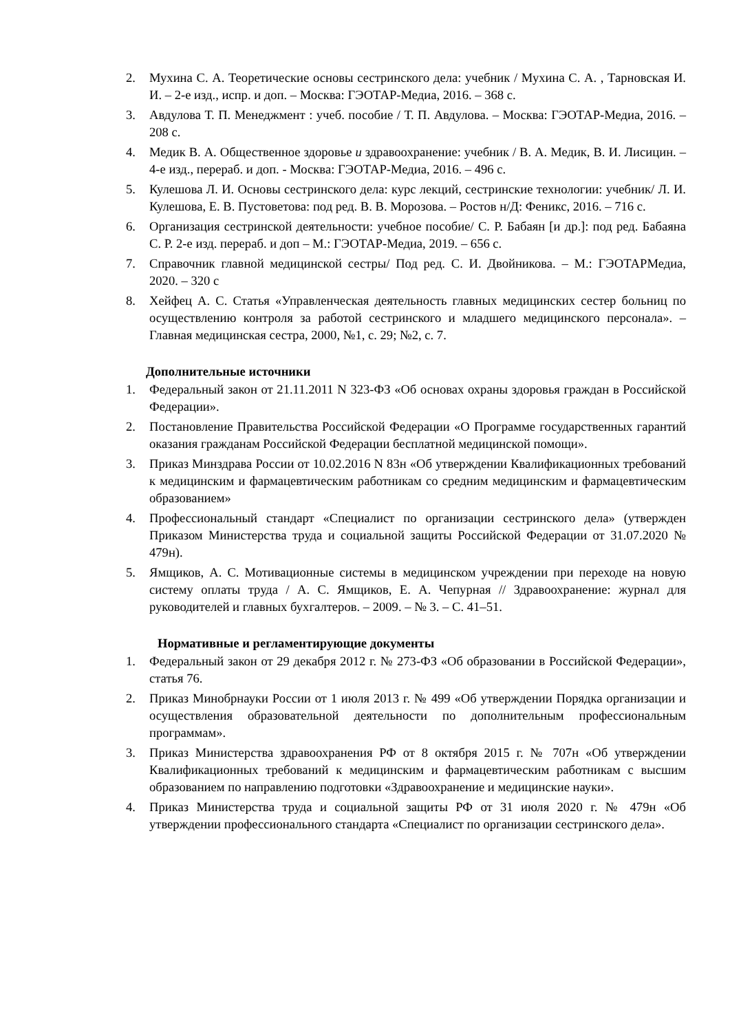2. Мухина С. А. Теоретические основы сестринского дела: учебник / Мухина С. А. , Тарновская И. И. – 2-е изд., испр. и доп. – Москва: ГЭОТАР-Медиа, 2016. – 368 с.
3. Авдулова Т. П. Менеджмент : учеб. пособие / Т. П. Авдулова. – Москва: ГЭОТАР-Медиа, 2016. – 208 с.
4. Медик В. А. Общественное здоровье и здравоохранение: учебник / В. А. Медик, В. И. Лисицин. – 4-е изд., перераб. и доп. - Москва: ГЭОТАР-Медиа, 2016. – 496 с.
5. Кулешова Л. И. Основы сестринского дела: курс лекций, сестринские технологии: учебник/ Л. И. Кулешова, Е. В. Пустоветова: под ред. В. В. Морозова. – Ростов н/Д: Феникс, 2016. – 716 с.
6. Организация сестринской деятельности: учебное пособие/ С. Р. Бабаян [и др.]: под ред. Бабаяна С. Р. 2-е изд. перераб. и доп – М.: ГЭОТАР-Медиа, 2019. – 656 с.
7. Справочник главной медицинской сестры/ Под ред. С. И. Двойникова. – М.: ГЭОТАРМедиа, 2020. – 320 с
8. Хейфец А. С. Статья «Управленческая деятельность главных медицинских сестер больниц по осуществлению контроля за работой сестринского и младшего медицинского персонала». – Главная медицинская сестра, 2000, №1, с. 29; №2, с. 7.
Дополнительные источники
1. Федеральный закон от 21.11.2011 N 323-ФЗ «Об основах охраны здоровья граждан в Российской Федерации».
2. Постановление Правительства Российской Федерации «О Программе государственных гарантий оказания гражданам Российской Федерации бесплатной медицинской помощи».
3. Приказ Минздрава России от 10.02.2016 N 83н «Об утверждении Квалификационных требований к медицинским и фармацевтическим работникам со средним медицинским и фармацевтическим образованием»
4. Профессиональный стандарт «Специалист по организации сестринского дела» (утвержден Приказом Министерства труда и социальной защиты Российской Федерации от 31.07.2020 № 479н).
5. Ямщиков, А. С. Мотивационные системы в медицинском учреждении при переходе на новую систему оплаты труда / А. С. Ямщиков, Е. А. Чепурная // Здравоохранение: журнал для руководителей и главных бухгалтеров. – 2009. – № 3. – С. 41–51.
Нормативные и регламентирующие документы
1. Федеральный закон от 29 декабря 2012 г. № 273-ФЗ «Об образовании в Российской Федерации», статья 76.
2. Приказ Минобрнауки России от 1 июля 2013 г. № 499 «Об утверждении Порядка организации и осуществления образовательной деятельности по дополнительным профессиональным программам».
3. Приказ Министерства здравоохранения РФ от 8 октября 2015 г. № 707н «Об утверждении Квалификационных требований к медицинским и фармацевтическим работникам с высшим образованием по направлению подготовки «Здравоохранение и медицинские науки».
4. Приказ Министерства труда и социальной защиты РФ от 31 июля 2020 г. № 479н «Об утверждении профессионального стандарта «Специалист по организации сестринского дела».